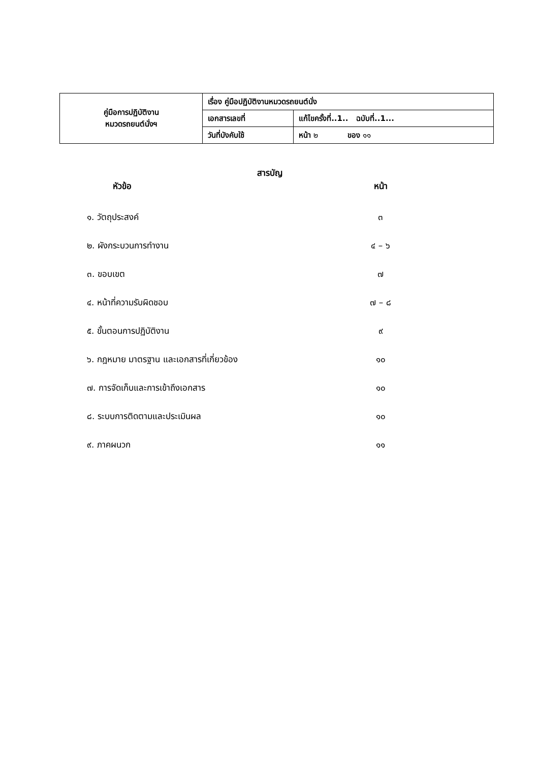| คู่มือการปฏิบัติงาน หมวดรถยนต์นั่งฯ | เรื่อง คู่มือปฏิบัติงานหมวดรถยนต์นั่ง | |
| | เอกสารเลขที่ | แก้ไขครั้งที่..1.. ฉบับที่..1... |
| | วันที่บังคับใช้ | หน้า ๒ ของ ๑๑ |
สารบัญ
| หัวข้อ | หน้า |
| --- | --- |
| ๑. วัตถุประสงค์ | ๓ |
| ๒. ผังกระบวนการทำงาน | ๔ – ๖ |
| ๓. ขอบเขต | ๗ |
| ๔. หน้าที่ความรับผิดชอบ | ๗ – ๘ |
| ๕. ขั้นตอนการปฏิบัติงาน | ๙ |
| ๖. กฎหมาย มาตรฐาน และเอกสารที่เกี่ยวข้อง | ๑๐ |
| ๗. การจัดเก็บและการเข้าถึงเอกสาร | ๑๐ |
| ๘. ระบบการติดตามและประเมินผล | ๑๐ |
| ๙. ภาคผนวก | ๑๑ |